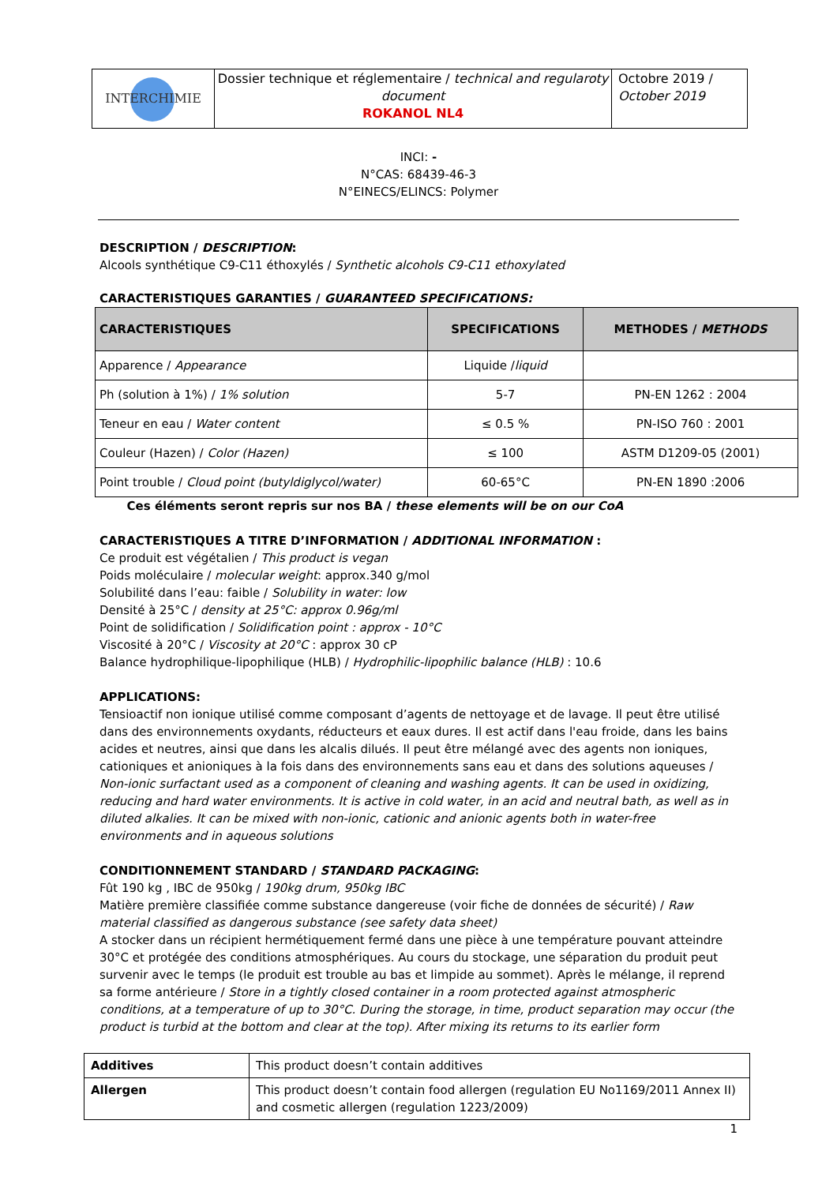| INTERCHIMIE | Dossier technique et réglementaire / technical and regularoty document ROKANOL NL4 | Octobre 2019 / October 2019 |
INCI: -
N°CAS: 68439-46-3
N°EINECS/ELINCS: Polymer
DESCRIPTION / DESCRIPTION:
Alcools synthétique C9-C11 éthoxylés / Synthetic alcohols C9-C11 ethoxylated
CARACTERISTIQUES GARANTIES / GUARANTEED SPECIFICATIONS:
| CARACTERISTIQUES | SPECIFICATIONS | METHODES / METHODS |
| --- | --- | --- |
| Apparence / Appearance | Liquide / liquid | |
| Ph (solution à 1%) / 1% solution | 5-7 | PN-EN 1262 : 2004 |
| Teneur en eau / Water content | ≤ 0.5 % | PN-ISO 760 : 2001 |
| Couleur (Hazen) / Color (Hazen) | ≤ 100 | ASTM D1209-05 (2001) |
| Point trouble / Cloud point (butyldiglycol/water) | 60-65°C | PN-EN 1890 :2006 |
Ces éléments seront repris sur nos BA / these elements will be on our CoA
CARACTERISTIQUES A TITRE D’INFORMATION / ADDITIONAL INFORMATION :
Ce produit est végétalien / This product is vegan
Poids moléculaire / molecular weight: approx.340 g/mol
Solubilité dans l’eau: faible / Solubility in water: low
Densité à 25°C / density at 25°C: approx 0.96g/ml
Point de solidification / Solidification point : approx - 10°C
Viscosité à 20°C / Viscosity at 20°C : approx 30 cP
Balance hydrophilique-lipophilique (HLB) / Hydrophilic-lipophilic balance (HLB) : 10.6
APPLICATIONS:
Tensioactif non ionique utilisé comme composant d’agents de nettoyage et de lavage. Il peut être utilisé dans des environnements oxydants, réducteurs et eaux dures. Il est actif dans l'eau froide, dans les bains acides et neutres, ainsi que dans les alcalis dilués. Il peut être mélangé avec des agents non ioniques, cationiques et anioniques à la fois dans des environnements sans eau et dans des solutions aqueuses / Non-ionic surfactant used as a component of cleaning and washing agents. It can be used in oxidizing, reducing and hard water environments. It is active in cold water, in an acid and neutral bath, as well as in diluted alkalies. It can be mixed with non-ionic, cationic and anionic agents both in water-free environments and in aqueous solutions
CONDITIONNEMENT STANDARD / STANDARD PACKAGING:
Fût 190 kg , IBC de 950kg / 190kg drum, 950kg IBC
Matière première classifiée comme substance dangereuse (voir fiche de données de sécurité) / Raw material classified as dangerous substance (see safety data sheet)
A stocker dans un récipient hermétiquement fermé dans une pièce à une température pouvant atteindre 30°C et protégée des conditions atmosphériques. Au cours du stockage, une séparation du produit peut survenir avec le temps (le produit est trouble au bas et limpide au sommet). Après le mélange, il reprend sa forme antérieure / Store in a tightly closed container in a room protected against atmospheric conditions, at a temperature of up to 30°C. During the storage, in time, product separation may occur (the product is turbid at the bottom and clear at the top). After mixing its returns to its earlier form
| Additives | This product doesn’t contain additives |
| Allergen | This product doesn’t contain food allergen (regulation EU No1169/2011 Annex II) and cosmetic allergen (regulation 1223/2009) |
1